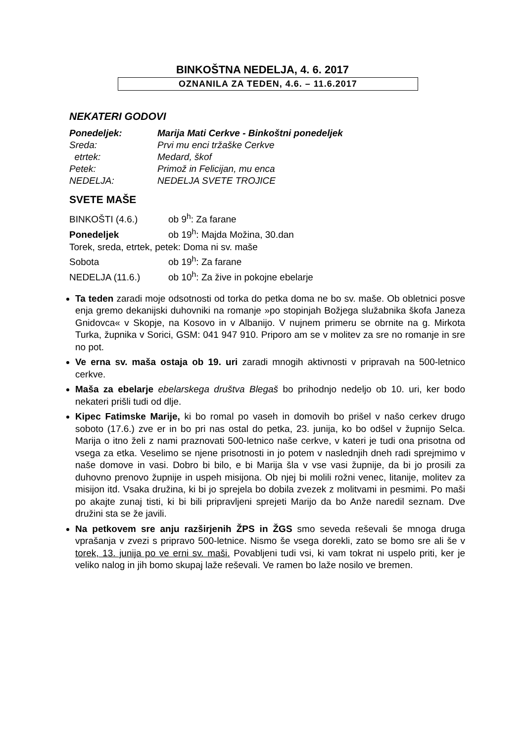BINKOŠTNA NEDELJA, 4. 6. 2017
OZNANILA ZA TEDEN, 4.6. – 11.6.2017
NEKATERI GODOVI
| Ponedeljek: | Marija Mati Cerkve - Binkoštni ponedeljek |
| Sreda: | Prvi mu enci tržaške Cerkve |
| etrtek: | Medard, škof |
| Petek: | Primož in Felicijan, mu enca |
| NEDELJA: | NEDELJA SVETE TROJICE |
SVETE MAŠE
BINKOŠTI (4.6.) ob 9<sup>h</sup>: Za farane
Ponedeljek ob 19<sup>h</sup>: Majda Možina, 30.dan
Torek, sreda, etrtek, petek: Doma ni sv. maše
Sobota ob 19<sup>h</sup>: Za farane
NEDELJA (11.6.) ob 10<sup>h</sup>: Za žive in pokojne ebelarje
Ta teden zaradi moje odsotnosti od torka do petka doma ne bo sv. maše. Ob obletnici posve enja gremo dekanijski duhovniki na romanje »po stopinjah Božjega služabnika škofa Janeza Gnidovca« v Skopje, na Kosovo in v Albanijo. V nujnem primeru se obrnite na g. Mirkota Turka, župnika v Sorici, GSM: 041 947 910. Priporo am se v molitev za sre no romanje in sre no pot.
Ve erna sv. maša ostaja ob 19. uri zaradi mnogih aktivnosti v pripravah na 500-letnico cerkve.
Maša za ebelarje ebelarskega društva Blegaš bo prihodnjo nedeljo ob 10. uri, ker bodo nekateri prišli tudi od dlje.
Kipec Fatimske Marije, ki bo romal po vaseh in domovih bo prišel v našo cerkev drugo soboto (17.6.) zve er in bo pri nas ostal do petka, 23. junija, ko bo odšel v župnijo Selca. Marija o itno želi z nami praznovati 500-letnico naše cerkve, v kateri je tudi ona prisotna od vsega za etka. Veselimo se njene prisotnosti in jo potem v naslednjih dneh radi sprejmimo v naše domove in vasi. Dobro bi bilo, e bi Marija šla v vse vasi župnije, da bi jo prosili za duhovno prenovo župnije in uspeh misijona. Ob njej bi molili rožni venec, litanije, molitev za misijon itd. Vsaka družina, ki bi jo sprejela bo dobila zvezek z molitvami in pesmimi. Po maši po akajte zunaj tisti, ki bi bili pripravljeni sprejeti Marijo da bo Anže naredil seznam. Dve družini sta se že javili.
Na petkovem sre anju razširjenih ŽPS in ŽGS smo seveda reševali še mnoga druga vprašanja v zvezi s pripravo 500-letnice. Nismo še vsega dorekli, zato se bomo sre ali še v torek, 13. junija po ve erni sv. maši. Povabljeni tudi vsi, ki vam tokrat ni uspelo priti, ker je veliko nalog in jih bomo skupaj laže reševali. Ve ramen bo laže nosilo ve bremen.